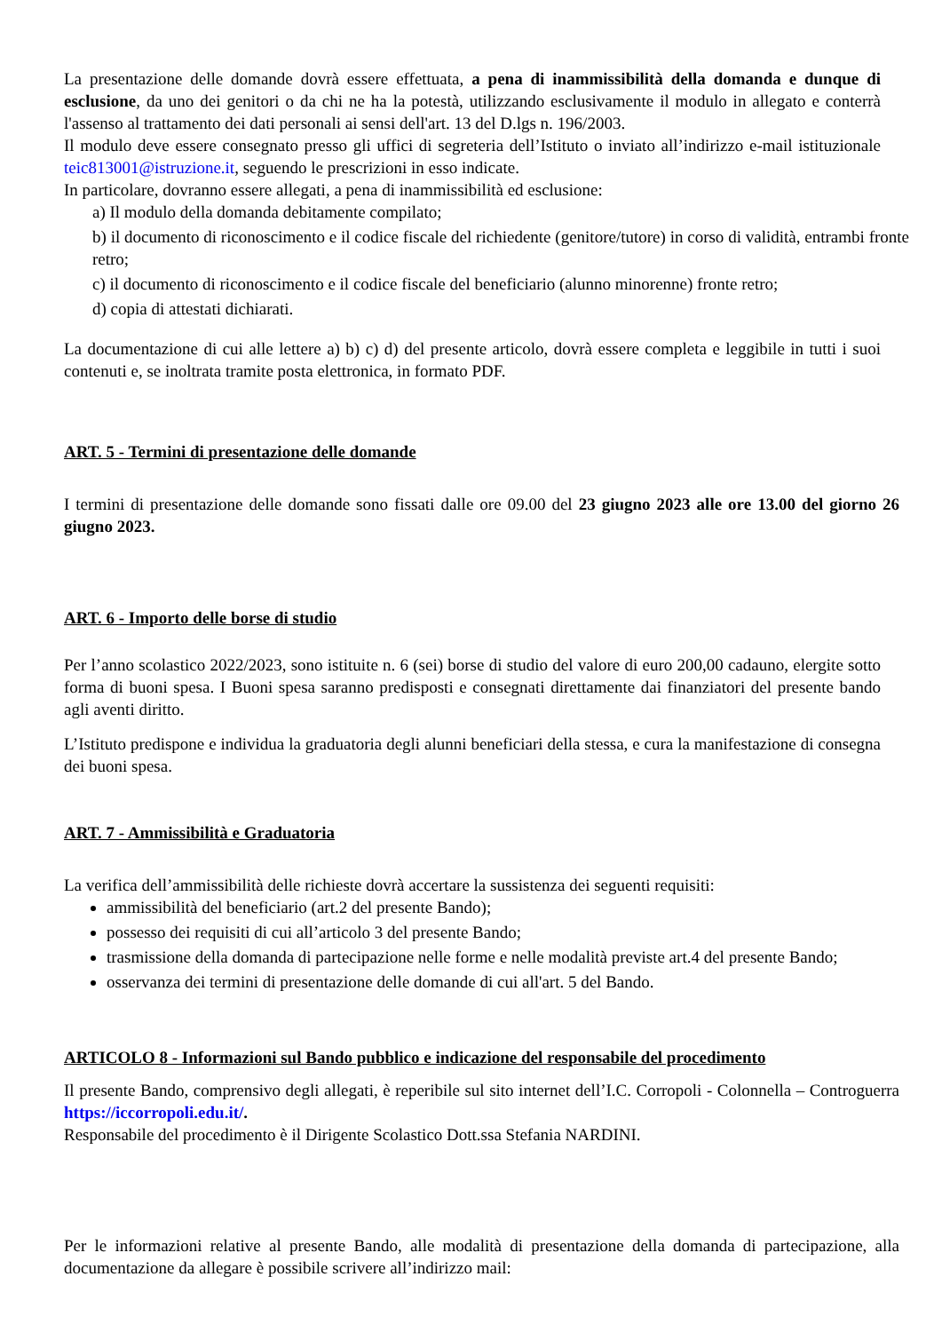La presentazione delle domande dovrà essere effettuata, a pena di inammissibilità della domanda e dunque di esclusione, da uno dei genitori o da chi ne ha la potestà, utilizzando esclusivamente il modulo in allegato e conterrà l'assenso al trattamento dei dati personali ai sensi dell'art. 13 del D.lgs n. 196/2003.
Il modulo deve essere consegnato presso gli uffici di segreteria dell’Istituto o inviato all’indirizzo e-mail istituzionale teic813001@istruzione.it, seguendo le prescrizioni in esso indicate.
In particolare, dovranno essere allegati, a pena di inammissibilità ed esclusione:
a) Il modulo della domanda debitamente compilato;
b) il documento di riconoscimento e il codice fiscale del richiedente (genitore/tutore) in corso di validità, entrambi fronte retro;
c) il documento di riconoscimento e il codice fiscale del beneficiario (alunno minorenne) fronte retro;
d) copia di attestati dichiarati.
La documentazione di cui alle lettere a) b) c) d) del presente articolo, dovrà essere completa e leggibile in tutti i suoi contenuti e, se inoltrata tramite posta elettronica, in formato PDF.
ART. 5 - Termini di presentazione delle domande
I termini di presentazione delle domande sono fissati dalle ore 09.00 del 23 giugno 2023 alle ore 13.00 del giorno 26 giugno 2023.
ART. 6 - Importo delle borse di studio
Per l’anno scolastico 2022/2023, sono istituite n. 6 (sei) borse di studio del valore di euro 200,00 cadauno, elergite sotto forma di buoni spesa. I Buoni spesa saranno predisposti e consegnati direttamente dai finanziatori del presente bando agli aventi diritto.
L’Istituto predispone e individua la graduatoria degli alunni beneficiari della stessa, e cura la manifestazione di consegna dei buoni spesa.
ART. 7 - Ammissibilità e Graduatoria
La verifica dell’ammissibilità delle richieste dovrà accertare la sussistenza dei seguenti requisiti:
ammissibilità del beneficiario (art.2 del presente Bando);
possesso dei requisiti di cui all’articolo 3 del presente Bando;
trasmissione della domanda di partecipazione nelle forme e nelle modalità previste art.4 del presente Bando;
osservanza dei termini di presentazione delle domande di cui all'art. 5 del Bando.
ARTICOLO 8 - Informazioni sul Bando pubblico e indicazione del responsabile del procedimento
Il presente Bando, comprensivo degli allegati, è reperibile sul sito internet dell’I.C. Corropoli - Colonnella – Controguerra https://iccorropoli.edu.it/.
Responsabile del procedimento è il Dirigente Scolastico Dott.ssa Stefania NARDINI.
Per le informazioni relative al presente Bando, alle modalità di presentazione della domanda di partecipazione, alla documentazione da allegare è possibile scrivere all’indirizzo mail: